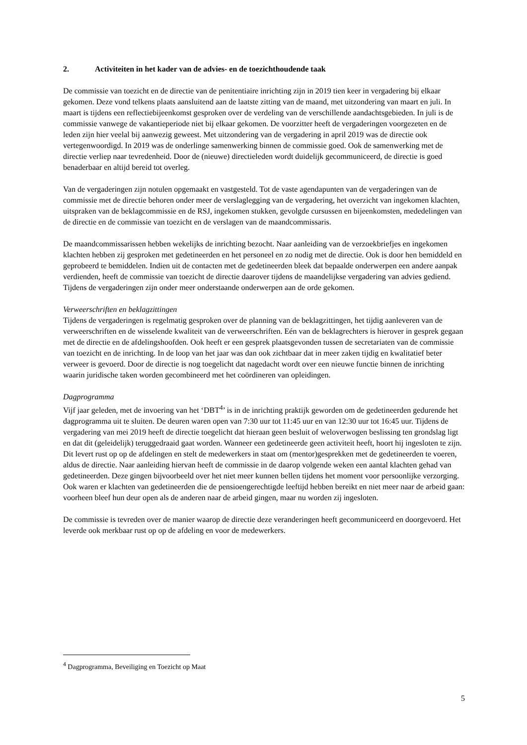2. Activiteiten in het kader van de advies- en de toezichthoudende taak
De commissie van toezicht en de directie van de penitentiaire inrichting zijn in 2019 tien keer in vergadering bij elkaar gekomen. Deze vond telkens plaats aansluitend aan de laatste zitting van de maand, met uitzondering van maart en juli. In maart is tijdens een reflectiebijeenkomst gesproken over de verdeling van de verschillende aandachtsgebieden. In juli is de commissie vanwege de vakantieperiode niet bij elkaar gekomen. De voorzitter heeft de vergaderingen voorgezeten en de leden zijn hier veelal bij aanwezig geweest. Met uitzondering van de vergadering in april 2019 was de directie ook vertegenwoordigd. In 2019 was de onderlinge samenwerking binnen de commissie goed. Ook de samenwerking met de directie verliep naar tevredenheid. Door de (nieuwe) directieleden wordt duidelijk gecommuniceerd, de directie is goed benaderbaar en altijd bereid tot overleg.
Van de vergaderingen zijn notulen opgemaakt en vastgesteld. Tot de vaste agendapunten van de vergaderingen van de commissie met de directie behoren onder meer de verslaglegging van de vergadering, het overzicht van ingekomen klachten, uitspraken van de beklagcommissie en de RSJ, ingekomen stukken, gevolgde cursussen en bijeenkomsten, mededelingen van de directie en de commissie van toezicht en de verslagen van de maandcommissaris.
De maandcommissarissen hebben wekelijks de inrichting bezocht. Naar aanleiding van de verzoekbriefjes en ingekomen klachten hebben zij gesproken met gedetineerden en het personeel en zo nodig met de directie. Ook is door hen bemiddeld en geprobeerd te bemiddelen. Indien uit de contacten met de gedetineerden bleek dat bepaalde onderwerpen een andere aanpak verdienden, heeft de commissie van toezicht de directie daarover tijdens de maandelijkse vergadering van advies gediend. Tijdens de vergaderingen zijn onder meer onderstaande onderwerpen aan de orde gekomen.
Verweerschriften en beklagzittingen
Tijdens de vergaderingen is regelmatig gesproken over de planning van de beklagzittingen, het tijdig aanleveren van de verweerschriften en de wisselende kwaliteit van de verweerschriften. Eén van de beklagrechters is hierover in gesprek gegaan met de directie en de afdelingshoofden. Ook heeft er een gesprek plaatsgevonden tussen de secretariaten van de commissie van toezicht en de inrichting. In de loop van het jaar was dan ook zichtbaar dat in meer zaken tijdig en kwalitatief beter verweer is gevoerd. Door de directie is nog toegelicht dat nagedacht wordt over een nieuwe functie binnen de inrichting waarin juridische taken worden gecombineerd met het coördineren van opleidingen.
Dagprogramma
Vijf jaar geleden, met de invoering van het ‘DBT<sup>4</sup>’ is in de inrichting praktijk geworden om de gedetineerden gedurende het dagprogramma uit te sluiten. De deuren waren open van 7:30 uur tot 11:45 uur en van 12:30 uur tot 16:45 uur. Tijdens de vergadering van mei 2019 heeft de directie toegelicht dat hieraan geen besluit of weloverwogen beslissing ten grondslag ligt en dat dit (geleidelijk) teruggedraaid gaat worden. Wanneer een gedetineerde geen activiteit heeft, hoort hij ingesloten te zijn. Dit levert rust op op de afdelingen en stelt de medewerkers in staat om (mentor)gesprekken met de gedetineerden te voeren, aldus de directie. Naar aanleiding hiervan heeft de commissie in de daarop volgende weken een aantal klachten gehad van gedetineerden. Deze gingen bijvoorbeeld over het niet meer kunnen bellen tijdens het moment voor persoonlijke verzorging. Ook waren er klachten van gedetineerden die de pensioengerechtigde leeftijd hebben bereikt en niet meer naar de arbeid gaan: voorheen bleef hun deur open als de anderen naar de arbeid gingen, maar nu worden zij ingesloten.
De commissie is tevreden over de manier waarop de directie deze veranderingen heeft gecommuniceerd en doorgevoerd. Het leverde ook merkbaar rust op op de afdeling en voor de medewerkers.
<sup>4</sup> Dagprogramma, Beveiliging en Toezicht op Maat
5